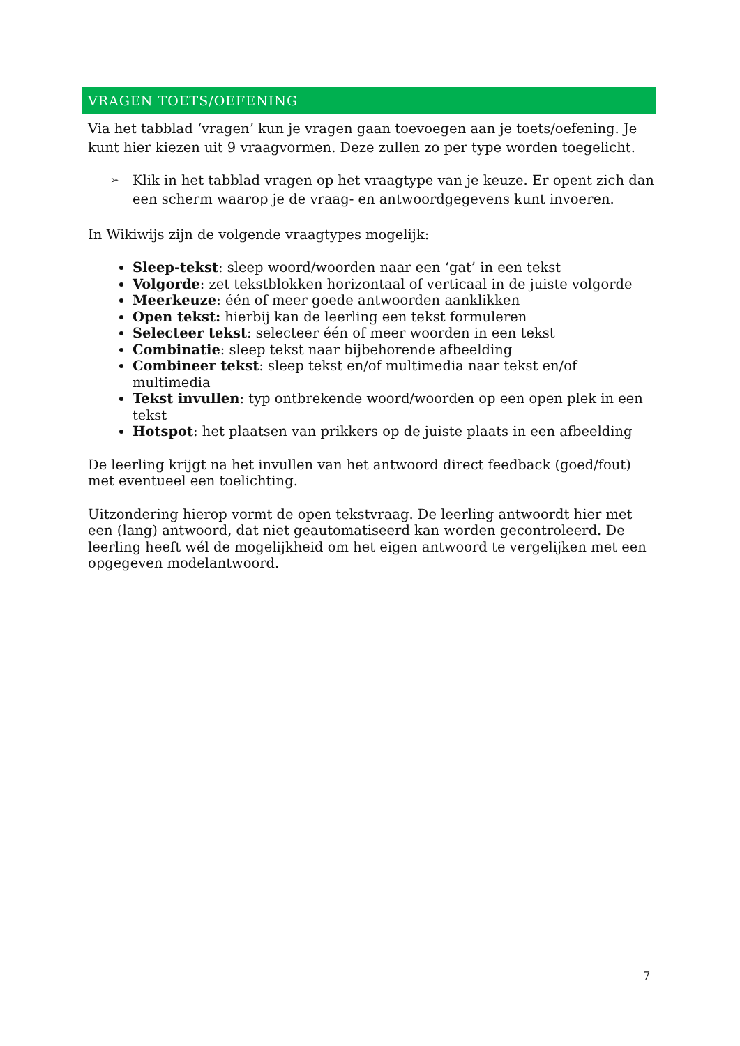VRAGEN TOETS/OEFENING
Via het tabblad ‘vragen’ kun je vragen gaan toevoegen aan je toets/oefening. Je kunt hier kiezen uit 9 vraagvormen. Deze zullen zo per type worden toegelicht.
➢ Klik in het tabblad vragen op het vraagtype van je keuze. Er opent zich dan een scherm waarop je de vraag- en antwoordgegevens kunt invoeren.
In Wikiwijs zijn de volgende vraagtypes mogelijk:
Sleep-tekst: sleep woord/woorden naar een ‘gat’ in een tekst
Volgorde: zet tekstblokken horizontaal of verticaal in de juiste volgorde
Meerkeuze: één of meer goede antwoorden aanklikken
Open tekst: hierbij kan de leerling een tekst formuleren
Selecteer tekst: selecteer één of meer woorden in een tekst
Combinatie: sleep tekst naar bijbehorende afbeelding
Combineer tekst: sleep tekst en/of multimedia naar tekst en/of multimedia
Tekst invullen: typ ontbrekende woord/woorden op een open plek in een tekst
Hotspot: het plaatsen van prikkers op de juiste plaats in een afbeelding
De leerling krijgt na het invullen van het antwoord direct feedback (goed/fout) met eventueel een toelichting.
Uitzondering hierop vormt de open tekstvraag. De leerling antwoordt hier met een (lang) antwoord, dat niet geautomatiseerd kan worden gecontroleerd. De leerling heeft wél de mogelijkheid om het eigen antwoord te vergelijken met een opgegeven modelantwoord.
7